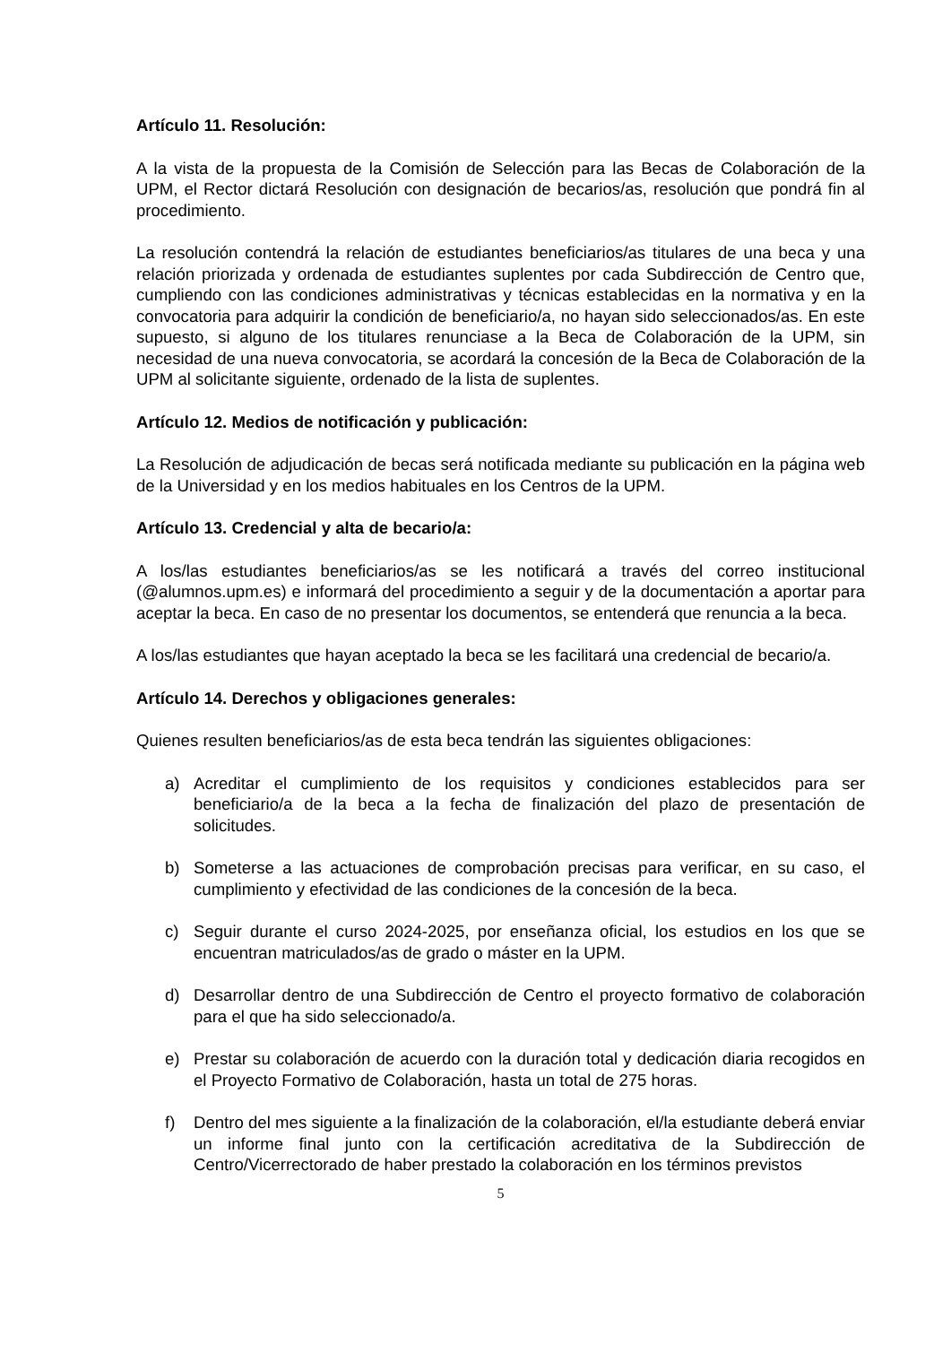Artículo 11. Resolución:
A la vista de la propuesta de la Comisión de Selección para las Becas de Colaboración de la UPM, el Rector dictará Resolución con designación de becarios/as, resolución que pondrá fin al procedimiento.
La resolución contendrá la relación de estudiantes beneficiarios/as titulares de una beca y una relación priorizada y ordenada de estudiantes suplentes por cada Subdirección de Centro que, cumpliendo con las condiciones administrativas y técnicas establecidas en la normativa y en la convocatoria para adquirir la condición de beneficiario/a, no hayan sido seleccionados/as. En este supuesto, si alguno de los titulares renunciase a la Beca de Colaboración de la UPM, sin necesidad de una nueva convocatoria, se acordará la concesión de la Beca de Colaboración de la UPM al solicitante siguiente, ordenado de la lista de suplentes.
Artículo 12. Medios de notificación y publicación:
La Resolución de adjudicación de becas será notificada mediante su publicación en la página web de la Universidad y en los medios habituales en los Centros de la UPM.
Artículo 13. Credencial y alta de becario/a:
A los/las estudiantes beneficiarios/as se les notificará a través del correo institucional (@alumnos.upm.es) e informará del procedimiento a seguir y de la documentación a aportar para aceptar la beca. En caso de no presentar los documentos, se entenderá que renuncia a la beca.
A los/las estudiantes que hayan aceptado la beca se les facilitará una credencial de becario/a.
Artículo 14. Derechos y obligaciones generales:
Quienes resulten beneficiarios/as de esta beca tendrán las siguientes obligaciones:
a) Acreditar el cumplimiento de los requisitos y condiciones establecidos para ser beneficiario/a de la beca a la fecha de finalización del plazo de presentación de solicitudes.
b) Someterse a las actuaciones de comprobación precisas para verificar, en su caso, el cumplimiento y efectividad de las condiciones de la concesión de la beca.
c) Seguir durante el curso 2024-2025, por enseñanza oficial, los estudios en los que se encuentran matriculados/as de grado o máster en la UPM.
d) Desarrollar dentro de una Subdirección de Centro el proyecto formativo de colaboración para el que ha sido seleccionado/a.
e) Prestar su colaboración de acuerdo con la duración total y dedicación diaria recogidos en el Proyecto Formativo de Colaboración, hasta un total de 275 horas.
f) Dentro del mes siguiente a la finalización de la colaboración, el/la estudiante deberá enviar un informe final junto con la certificación acreditativa de la Subdirección de Centro/Vicerrectorado de haber prestado la colaboración en los términos previstos
5